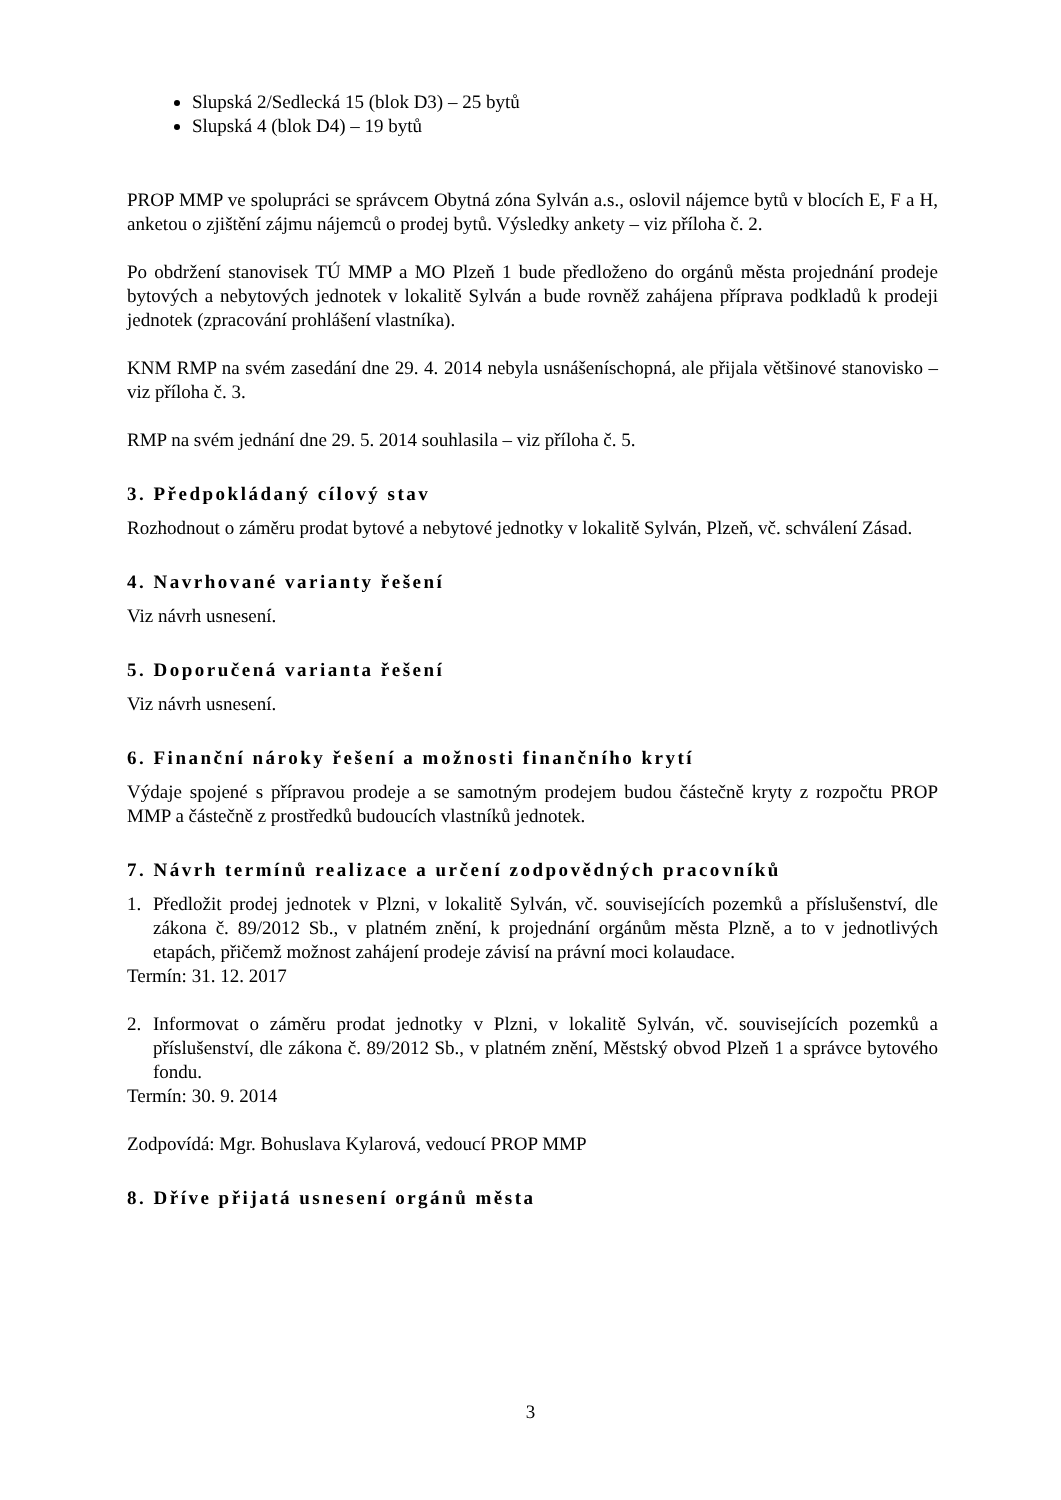Slupská 2/Sedlecká 15 (blok D3) – 25 bytů
Slupská 4 (blok D4) – 19 bytů
PROP MMP ve spolupráci se správcem Obytná zóna Sylván a.s., oslovil nájemce bytů v blocích E, F a H, anketou o zjištění zájmu nájemců o prodej bytů. Výsledky ankety – viz příloha č. 2.
Po obdržení stanovisek TÚ MMP a MO Plzeň 1 bude předloženo do orgánů města projednání prodeje bytových a nebytových jednotek v lokalitě Sylván a bude rovněž zahájena příprava podkladů k prodeji jednotek (zpracování prohlášení vlastníka).
KNM RMP na svém zasedání dne 29. 4. 2014 nebyla usnášeníschopná, ale přijala většinové stanovisko – viz příloha č. 3.
RMP na svém jednání dne 29. 5. 2014 souhlasila – viz příloha č. 5.
3. Předpokládaný cílový stav
Rozhodnout o záměru prodat bytové a nebytové jednotky v lokalitě Sylván, Plzeň, vč. schválení Zásad.
4. Navrhované varianty řešení
Viz návrh usnesení.
5. Doporučená varianta řešení
Viz návrh usnesení.
6. Finanční nároky řešení a možnosti finančního krytí
Výdaje spojené s přípravou prodeje a se samotným prodejem budou částečně kryty z rozpočtu PROP MMP a částečně z prostředků budoucích vlastníků jednotek.
7. Návrh termínů realizace a určení zodpovědných pracovníků
1. Předložit prodej jednotek v Plzni, v lokalitě Sylván, vč. souvisejících pozemků a příslušenství, dle zákona č. 89/2012 Sb., v platném znění, k projednání orgánům města Plzně, a to v jednotlivých etapách, přičemž možnost zahájení prodeje závisí na právní moci kolaudace.
Termín: 31. 12. 2017
2. Informovat o záměru prodat jednotky v Plzni, v lokalitě Sylván, vč. souvisejících pozemků a příslušenství, dle zákona č. 89/2012 Sb., v platném znění, Městský obvod Plzeň 1 a správce bytového fondu.
Termín: 30. 9. 2014
Zodpovídá: Mgr. Bohuslava Kylarová, vedoucí PROP MMP
8. Dříve přijatá usnesení orgánů města
3